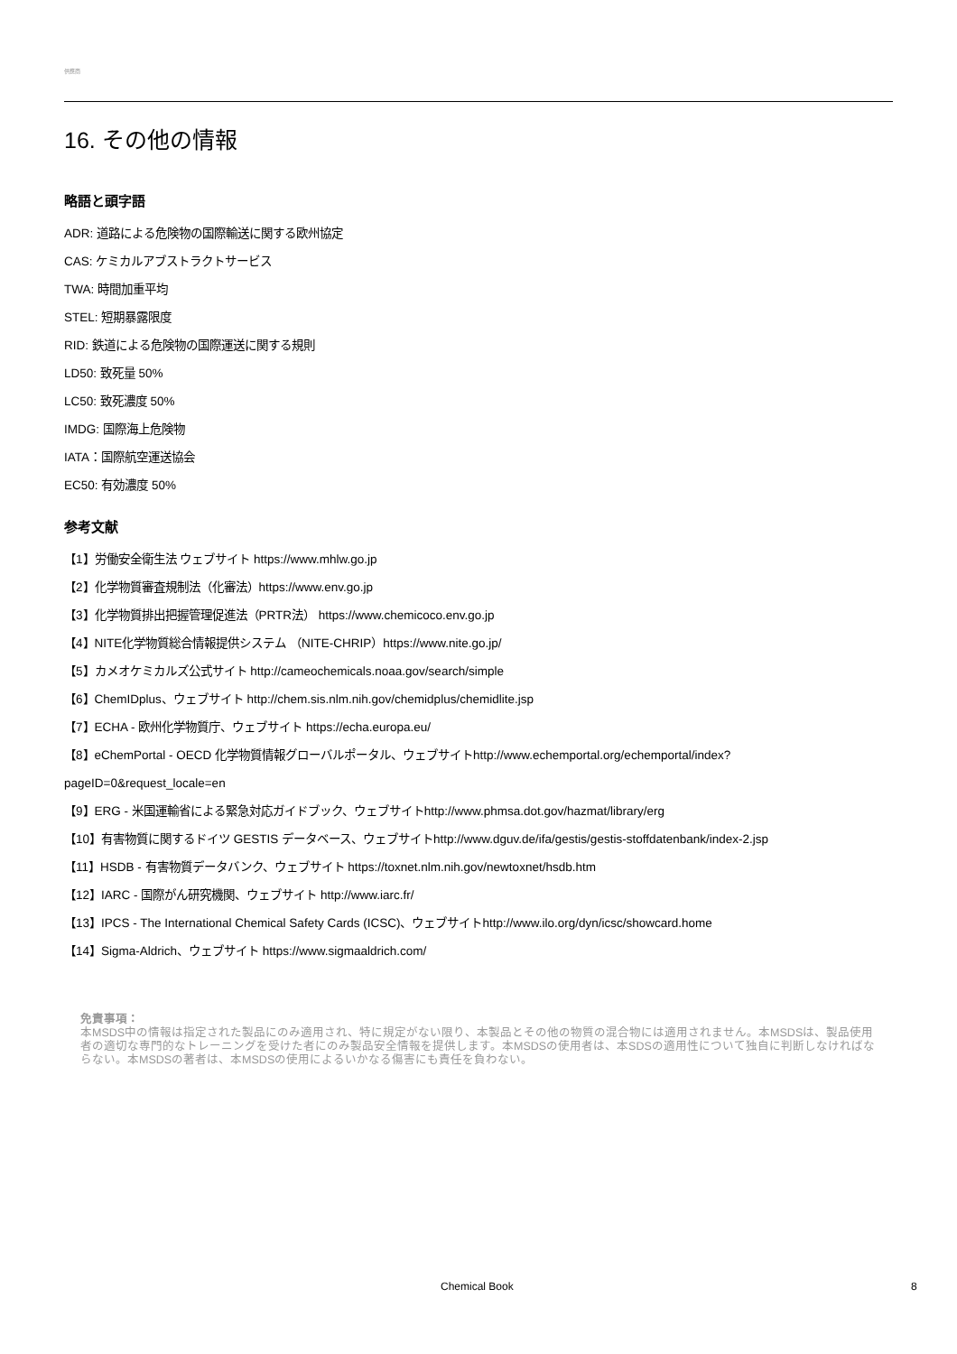供應商
16. その他の情報
略語と頭字語
ADR: 道路による危険物の国際輸送に関する欧州協定
CAS: ケミカルアブストラクトサービス
TWA: 時間加重平均
STEL: 短期暴露限度
RID: 鉄道による危険物の国際運送に関する規則
LD50: 致死量 50%
LC50: 致死濃度 50%
IMDG: 国際海上危険物
IATA：国際航空運送協会
EC50: 有効濃度 50%
参考文献
【1】労働安全衛生法 ウェブサイト https://www.mhlw.go.jp
【2】化学物質審査規制法（化審法）https://www.env.go.jp
【3】化学物質排出把握管理促進法（PRTR法） https://www.chemicoco.env.go.jp
【4】NITE化学物質総合情報提供システム （NITE-CHRIP）https://www.nite.go.jp/
【5】カメオケミカルズ公式サイト http://cameochemicals.noaa.gov/search/simple
【6】ChemIDplus、ウェブサイト http://chem.sis.nlm.nih.gov/chemidplus/chemidlite.jsp
【7】ECHA - 欧州化学物質庁、ウェブサイト https://echa.europa.eu/
【8】eChemPortal - OECD 化学物質情報グローバルポータル、ウェブサイトhttp://www.echemportal.org/echemportal/index?
pageID=0&request_locale=en
【9】ERG - 米国運輸省による緊急対応ガイドブック、ウェブサイトhttp://www.phmsa.dot.gov/hazmat/library/erg
【10】有害物質に関するドイツ GESTIS データベース、ウェブサイトhttp://www.dguv.de/ifa/gestis/gestis-stoffdatenbank/index-2.jsp
【11】HSDB - 有害物質データバンク、ウェブサイト https://toxnet.nlm.nih.gov/newtoxnet/hsdb.htm
【12】IARC - 国際がん研究機関、ウェブサイト http://www.iarc.fr/
【13】IPCS - The International Chemical Safety Cards (ICSC)、ウェブサイトhttp://www.ilo.org/dyn/icsc/showcard.home
【14】Sigma-Aldrich、ウェブサイト https://www.sigmaaldrich.com/
免責事項：
本MSDS中の情報は指定された製品にのみ適用され、特に規定がない限り、本製品とその他の物質の混合物には適用されません。本MSDSは、製品使用者の適切な専門的なトレーニングを受けた者にのみ製品安全情報を提供します。本MSDSの使用者は、本SDSの適用性について独自に判断しなければならない。本MSDSの著者は、本MSDSの使用によるいかなる傷害にも責任を負わない。
Chemical Book 8